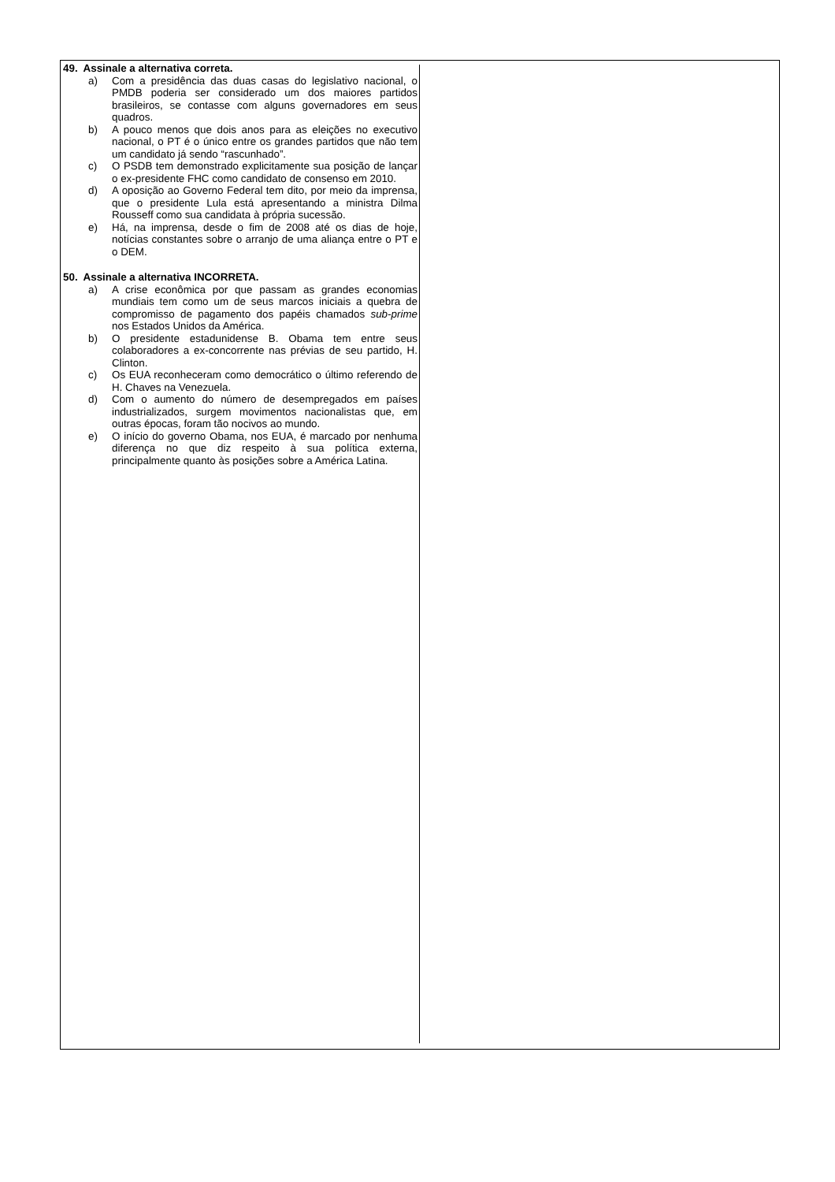49. Assinale a alternativa correta.
a) Com a presidência das duas casas do legislativo nacional, o PMDB poderia ser considerado um dos maiores partidos brasileiros, se contasse com alguns governadores em seus quadros.
b) A pouco menos que dois anos para as eleições no executivo nacional, o PT é o único entre os grandes partidos que não tem um candidato já sendo “rascunhado”.
c) O PSDB tem demonstrado explicitamente sua posição de lançar o ex-presidente FHC como candidato de consenso em 2010.
d) A oposição ao Governo Federal tem dito, por meio da imprensa, que o presidente Lula está apresentando a ministra Dilma Rousseff como sua candidata à própria sucessão.
e) Há, na imprensa, desde o fim de 2008 até os dias de hoje, notícias constantes sobre o arranjo de uma aliança entre o PT e o DEM.
50. Assinale a alternativa INCORRETA.
a) A crise econômica por que passam as grandes economias mundiais tem como um de seus marcos iniciais a quebra de compromisso de pagamento dos papéis chamados sub-prime nos Estados Unidos da América.
b) O presidente estadunidense B. Obama tem entre seus colaboradores a ex-concorrente nas prévias de seu partido, H. Clinton.
c) Os EUA reconheceram como democrático o último referendo de H. Chaves na Venezuela.
d) Com o aumento do número de desempregados em países industrializados, surgem movimentos nacionalistas que, em outras épocas, foram tão nocivos ao mundo.
e) O início do governo Obama, nos EUA, é marcado por nenhuma diferença no que diz respeito à sua política externa, principalmente quanto às posições sobre a América Latina.